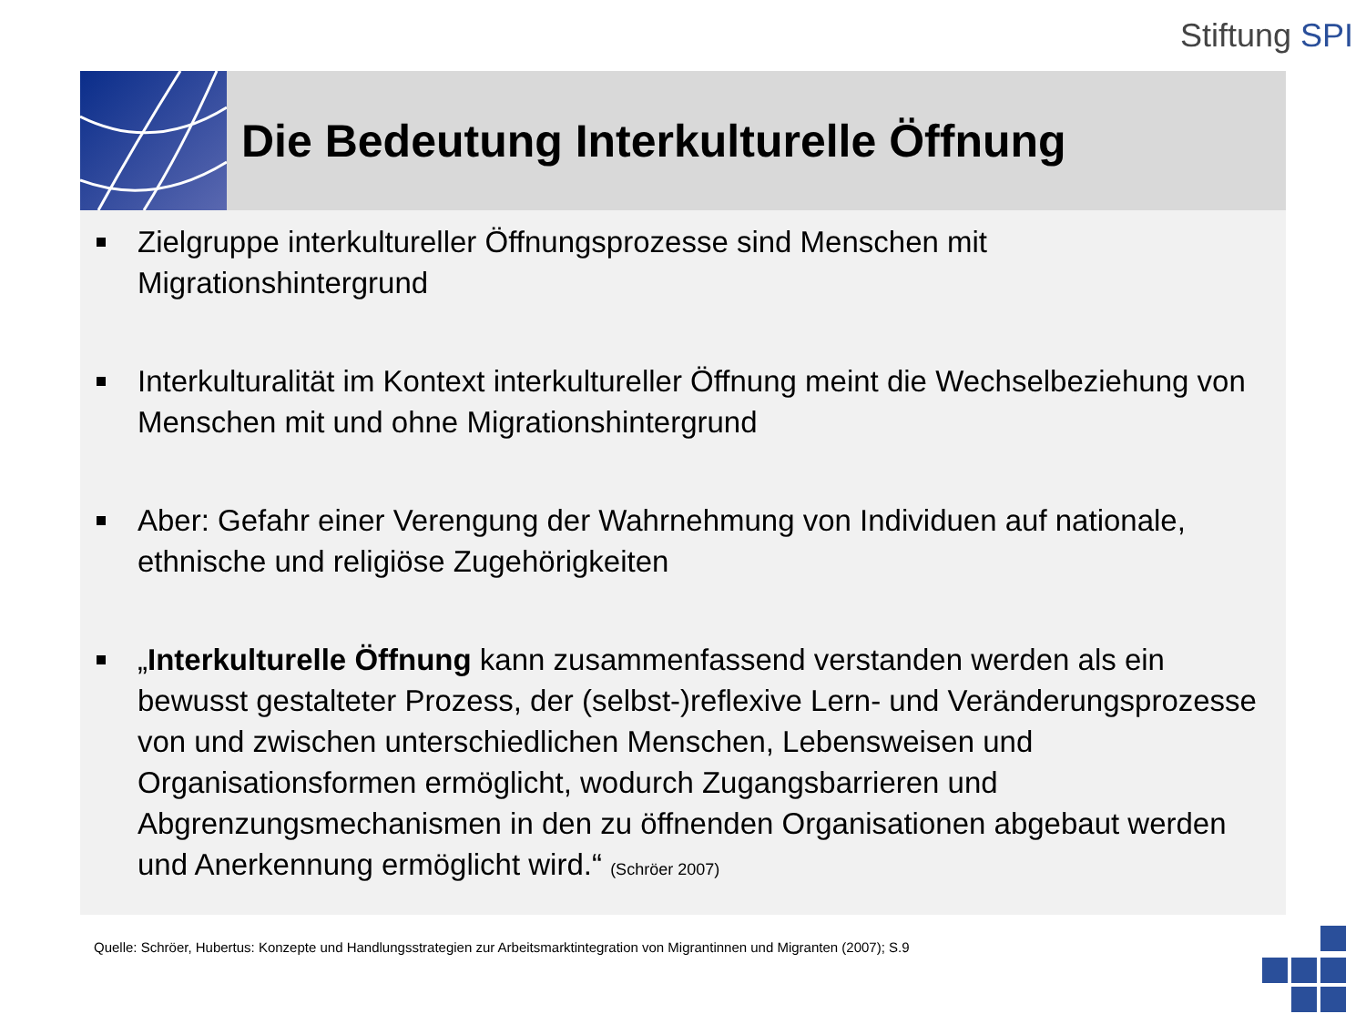Stiftung SPI
Die Bedeutung Interkulturelle Öffnung
Zielgruppe interkultureller Öffnungsprozesse sind Menschen mit Migrationshintergrund
Interkulturalität im Kontext interkultureller Öffnung meint die Wechselbeziehung von Menschen mit und ohne Migrationshintergrund
Aber: Gefahr einer Verengung der Wahrnehmung von Individuen auf nationale, ethnische und religiöse Zugehörigkeiten
„Interkulturelle Öffnung kann zusammenfassend verstanden werden als ein bewusst gestalteter Prozess, der (selbst-)reflexive Lern- und Veränderungsprozesse von und zwischen unterschiedlichen Menschen, Lebensweisen und Organisationsformen ermöglicht, wodurch Zugangsbarrieren und Abgrenzungsmechanismen in den zu öffnenden Organisationen abgebaut werden und Anerkennung ermöglicht wird.“ (Schröer 2007)
Quelle: Schröer, Hubertus: Konzepte und Handlungsstrategien zur Arbeitsmarktintegration von Migrantinnen und Migranten (2007); S.9